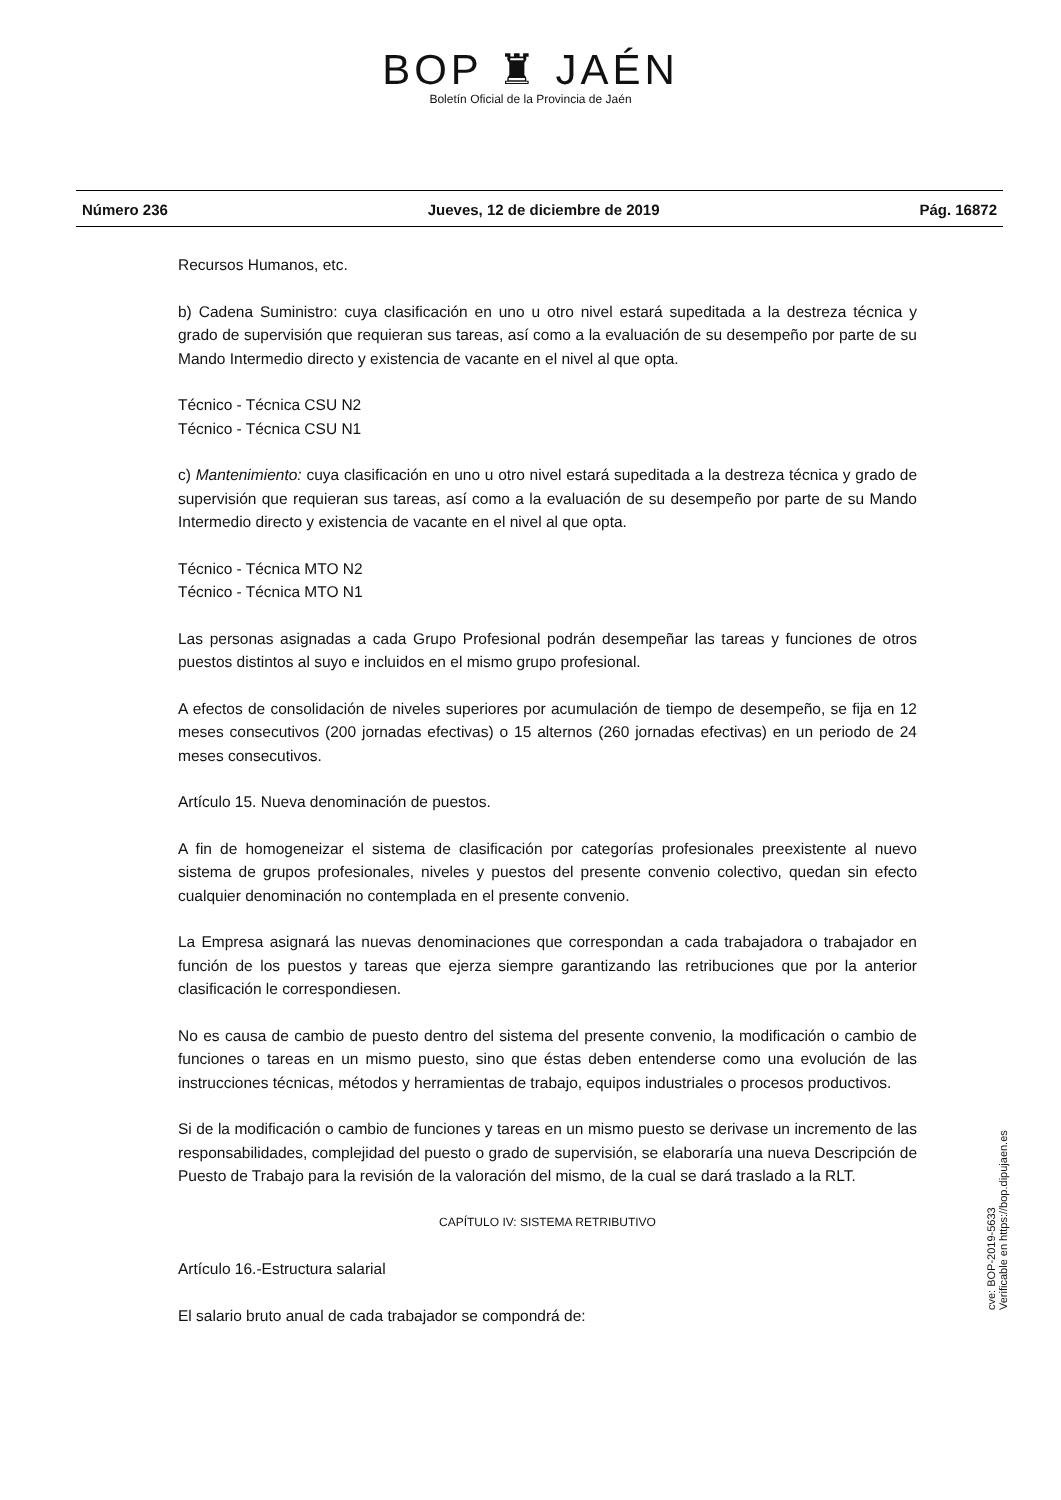BOP ♜ JAÉN
Boletín Oficial de la Provincia de Jaén
Número 236 Jueves, 12 de diciembre de 2019 Pág. 16872
Recursos Humanos, etc.
b) Cadena Suministro: cuya clasificación en uno u otro nivel estará supeditada a la destreza técnica y grado de supervisión que requieran sus tareas, así como a la evaluación de su desempeño por parte de su Mando Intermedio directo y existencia de vacante en el nivel al que opta.
Técnico - Técnica CSU N2
Técnico - Técnica CSU N1
c) Mantenimiento: cuya clasificación en uno u otro nivel estará supeditada a la destreza técnica y grado de supervisión que requieran sus tareas, así como a la evaluación de su desempeño por parte de su Mando Intermedio directo y existencia de vacante en el nivel al que opta.
Técnico - Técnica MTO N2
Técnico - Técnica MTO N1
Las personas asignadas a cada Grupo Profesional podrán desempeñar las tareas y funciones de otros puestos distintos al suyo e incluidos en el mismo grupo profesional.
A efectos de consolidación de niveles superiores por acumulación de tiempo de desempeño, se fija en 12 meses consecutivos (200 jornadas efectivas) o 15 alternos (260 jornadas efectivas) en un periodo de 24 meses consecutivos.
Artículo 15. Nueva denominación de puestos.
A fin de homogeneizar el sistema de clasificación por categorías profesionales preexistente al nuevo sistema de grupos profesionales, niveles y puestos del presente convenio colectivo, quedan sin efecto cualquier denominación no contemplada en el presente convenio.
La Empresa asignará las nuevas denominaciones que correspondan a cada trabajadora o trabajador en función de los puestos y tareas que ejerza siempre garantizando las retribuciones que por la anterior clasificación le correspondiesen.
No es causa de cambio de puesto dentro del sistema del presente convenio, la modificación o cambio de funciones o tareas en un mismo puesto, sino que éstas deben entenderse como una evolución de las instrucciones técnicas, métodos y herramientas de trabajo, equipos industriales o procesos productivos.
Si de la modificación o cambio de funciones y tareas en un mismo puesto se derivase un incremento de las responsabilidades, complejidad del puesto o grado de supervisión, se elaboraría una nueva Descripción de Puesto de Trabajo para la revisión de la valoración del mismo, de la cual se dará traslado a la RLT.
CAPÍTULO IV: SISTEMA RETRIBUTIVO
Artículo 16.-Estructura salarial
El salario bruto anual de cada trabajador se compondrá de:
cve: BOP-2019-5633
Verificable en https://bop.dipujaen.es